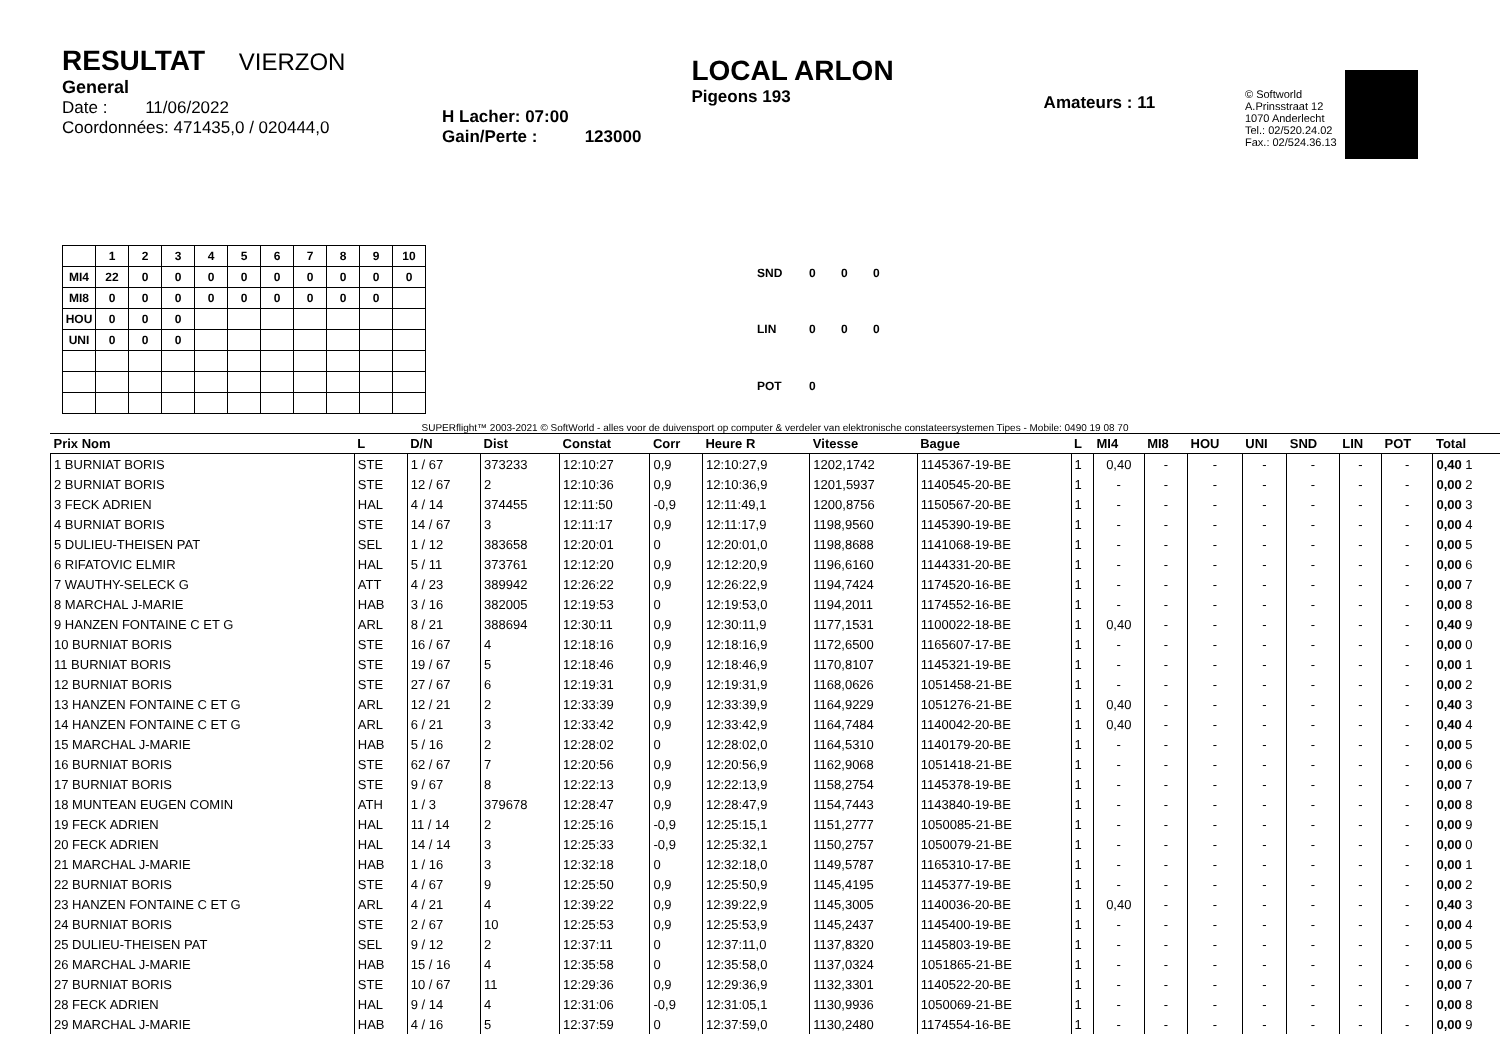RESULTAT VIERZON
General
Date : 11/06/2022
Coordonnées: 471435,0 / 020444,0
H Lacher: 07:00
Gain/Perte : 123000
LOCAL ARLON
Pigeons 193
Amateurs : 11
© Softworld
A.Prinsstraat 12
1070 Anderlecht
Tel.: 02/520.24.02
Fax.: 02/524.36.13
| | 1 | 2 | 3 | 4 | 5 | 6 | 7 | 8 | 9 | 10 |
| --- | --- | --- | --- | --- | --- | --- | --- | --- | --- | --- |
| MI4 | 22 | 0 | 0 | 0 | 0 | 0 | 0 | 0 | 0 | 0 |
| MI8 | 0 | 0 | 0 | 0 | 0 | 0 | 0 | 0 | 0 | |
| HOU | 0 | 0 | 0 | | | | | | | |
| UNI | 0 | 0 | 0 | | | | | | | |
| SND | 0 | 0 | 0 |
| LIN | 0 | 0 | 0 |
| POT | 0 | | |
SUPERflight™ 2003-2021 © SoftWorld - alles voor de duivensport op computer & verdeler van elektronische constateersystemen Tipes - Mobile: 0490 19 08 70
| Prix Nom | L | D/N | Dist | Constat | Corr | Heure R | Vitesse | Bague | L | MI4 | MI8 | HOU | UNI | SND | LIN | POT | Total |
| --- | --- | --- | --- | --- | --- | --- | --- | --- | --- | --- | --- | --- | --- | --- | --- | --- | --- |
| 1 BURNIAT BORIS | STE | 1 / 67 | 373233 | 12:10:27 | 0,9 | 12:10:27,9 | 1202,1742 | 1145367-19-BE | 1 | 0,40 | - | - | - | - | - | - | 0,40 1 |
| 2 BURNIAT BORIS | STE | 12 / 67 | 2 | 12:10:36 | 0,9 | 12:10:36,9 | 1201,5937 | 1140545-20-BE | 1 | - | - | - | - | - | - | - | 0,00 2 |
| 3 FECK ADRIEN | HAL | 4 / 14 | 374455 | 12:11:50 | -0,9 | 12:11:49,1 | 1200,8756 | 1150567-20-BE | 1 | - | - | - | - | - | - | - | 0,00 3 |
| 4 BURNIAT BORIS | STE | 14 / 67 | 3 | 12:11:17 | 0,9 | 12:11:17,9 | 1198,9560 | 1145390-19-BE | 1 | - | - | - | - | - | - | - | 0,00 4 |
| 5 DULIEU-THEISEN PAT | SEL | 1 / 12 | 383658 | 12:20:01 | 0 | 12:20:01,0 | 1198,8688 | 1141068-19-BE | 1 | - | - | - | - | - | - | - | 0,00 5 |
| 6 RIFATOVIC ELMIR | HAL | 5 / 11 | 373761 | 12:12:20 | 0,9 | 12:12:20,9 | 1196,6160 | 1144331-20-BE | 1 | - | - | - | - | - | - | - | 0,00 6 |
| 7 WAUTHY-SELECK G | ATT | 4 / 23 | 389942 | 12:26:22 | 0,9 | 12:26:22,9 | 1194,7424 | 1174520-16-BE | 1 | - | - | - | - | - | - | - | 0,00 7 |
| 8 MARCHAL J-MARIE | HAB | 3 / 16 | 382005 | 12:19:53 | 0 | 12:19:53,0 | 1194,2011 | 1174552-16-BE | 1 | - | - | - | - | - | - | - | 0,00 8 |
| 9 HANZEN FONTAINE C ET G | ARL | 8 / 21 | 388694 | 12:30:11 | 0,9 | 12:30:11,9 | 1177,1531 | 1100022-18-BE | 1 | 0,40 | - | - | - | - | - | - | 0,40 9 |
| 10 BURNIAT BORIS | STE | 16 / 67 | 4 | 12:18:16 | 0,9 | 12:18:16,9 | 1172,6500 | 1165607-17-BE | 1 | - | - | - | - | - | - | - | 0,00 0 |
| 11 BURNIAT BORIS | STE | 19 / 67 | 5 | 12:18:46 | 0,9 | 12:18:46,9 | 1170,8107 | 1145321-19-BE | 1 | - | - | - | - | - | - | - | 0,00 1 |
| 12 BURNIAT BORIS | STE | 27 / 67 | 6 | 12:19:31 | 0,9 | 12:19:31,9 | 1168,0626 | 1051458-21-BE | 1 | - | - | - | - | - | - | - | 0,00 2 |
| 13 HANZEN FONTAINE C ET G | ARL | 12 / 21 | 2 | 12:33:39 | 0,9 | 12:33:39,9 | 1164,9229 | 1051276-21-BE | 1 | 0,40 | - | - | - | - | - | - | 0,40 3 |
| 14 HANZEN FONTAINE C ET G | ARL | 6 / 21 | 3 | 12:33:42 | 0,9 | 12:33:42,9 | 1164,7484 | 1140042-20-BE | 1 | 0,40 | - | - | - | - | - | - | 0,40 4 |
| 15 MARCHAL J-MARIE | HAB | 5 / 16 | 2 | 12:28:02 | 0 | 12:28:02,0 | 1164,5310 | 1140179-20-BE | 1 | - | - | - | - | - | - | - | 0,00 5 |
| 16 BURNIAT BORIS | STE | 62 / 67 | 7 | 12:20:56 | 0,9 | 12:20:56,9 | 1162,9068 | 1051418-21-BE | 1 | - | - | - | - | - | - | - | 0,00 6 |
| 17 BURNIAT BORIS | STE | 9 / 67 | 8 | 12:22:13 | 0,9 | 12:22:13,9 | 1158,2754 | 1145378-19-BE | 1 | - | - | - | - | - | - | - | 0,00 7 |
| 18 MUNTEAN EUGEN COMIN | ATH | 1 / 3 | 379678 | 12:28:47 | 0,9 | 12:28:47,9 | 1154,7443 | 1143840-19-BE | 1 | - | - | - | - | - | - | - | 0,00 8 |
| 19 FECK ADRIEN | HAL | 11 / 14 | 2 | 12:25:16 | -0,9 | 12:25:15,1 | 1151,2777 | 1050085-21-BE | 1 | - | - | - | - | - | - | - | 0,00 9 |
| 20 FECK ADRIEN | HAL | 14 / 14 | 3 | 12:25:33 | -0,9 | 12:25:32,1 | 1150,2757 | 1050079-21-BE | 1 | - | - | - | - | - | - | - | 0,00 0 |
| 21 MARCHAL J-MARIE | HAB | 1 / 16 | 3 | 12:32:18 | 0 | 12:32:18,0 | 1149,5787 | 1165310-17-BE | 1 | - | - | - | - | - | - | - | 0,00 1 |
| 22 BURNIAT BORIS | STE | 4 / 67 | 9 | 12:25:50 | 0,9 | 12:25:50,9 | 1145,4195 | 1145377-19-BE | 1 | - | - | - | - | - | - | - | 0,00 2 |
| 23 HANZEN FONTAINE C ET G | ARL | 4 / 21 | 4 | 12:39:22 | 0,9 | 12:39:22,9 | 1145,3005 | 1140036-20-BE | 1 | 0,40 | - | - | - | - | - | - | 0,40 3 |
| 24 BURNIAT BORIS | STE | 2 / 67 | 10 | 12:25:53 | 0,9 | 12:25:53,9 | 1145,2437 | 1145400-19-BE | 1 | - | - | - | - | - | - | - | 0,00 4 |
| 25 DULIEU-THEISEN PAT | SEL | 9 / 12 | 2 | 12:37:11 | 0 | 12:37:11,0 | 1137,8320 | 1145803-19-BE | 1 | - | - | - | - | - | - | - | 0,00 5 |
| 26 MARCHAL J-MARIE | HAB | 15 / 16 | 4 | 12:35:58 | 0 | 12:35:58,0 | 1137,0324 | 1051865-21-BE | 1 | - | - | - | - | - | - | - | 0,00 6 |
| 27 BURNIAT BORIS | STE | 10 / 67 | 11 | 12:29:36 | 0,9 | 12:29:36,9 | 1132,3301 | 1140522-20-BE | 1 | - | - | - | - | - | - | - | 0,00 7 |
| 28 FECK ADRIEN | HAL | 9 / 14 | 4 | 12:31:06 | -0,9 | 12:31:05,1 | 1130,9936 | 1050069-21-BE | 1 | - | - | - | - | - | - | - | 0,00 8 |
| 29 MARCHAL J-MARIE | HAB | 4 / 16 | 5 | 12:37:59 | 0 | 12:37:59,0 | 1130,2480 | 1174554-16-BE | 1 | - | - | - | - | - | - | - | 0,00 9 |